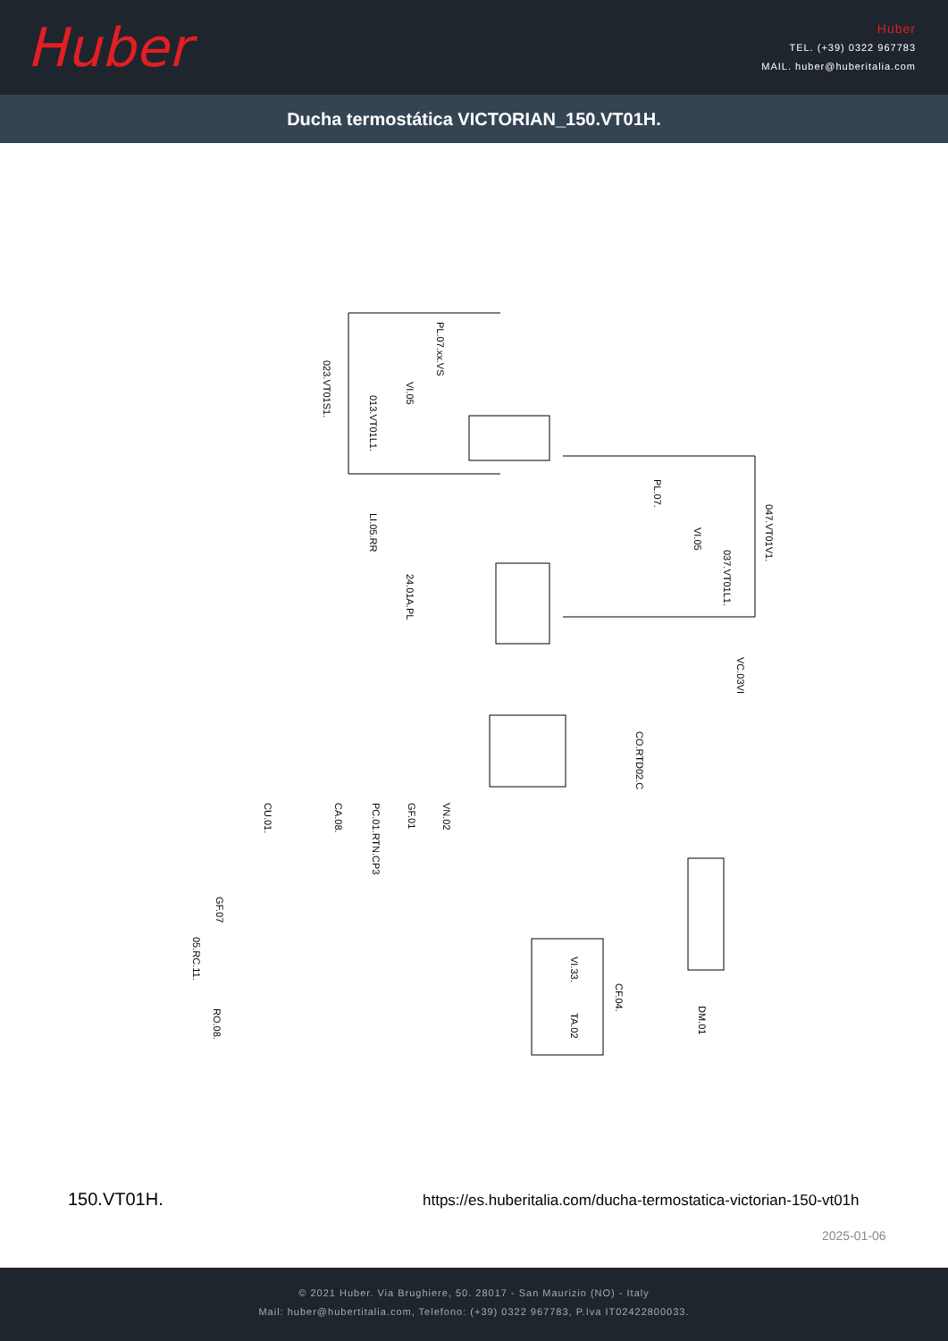Huber
Huber
TEL. (+39) 0322 967783
MAIL. huber@huberitalia.com
Ducha termostática VICTORIAN_150.VT01H.
023.VT01S1.
PL.07.xx.VS
VI.05
013.VT01L1.
PL.07.
047.VT01V1.
LI.05.RR
VI.05
037.VT01L1.
24.01A.PL
VC.03VI
CO.RTD02.C
CU.01.
CA.08.
PC.01.RTN.CP3
GF.01
VN.02
GF.07
05.RC.11.
RO.08.
VI.33.
CF.04.
TA.02
DM.01
150.VT01H.
https://es.huberitalia.com/ducha-termostatica-victorian-150-vt01h
2025-01-06
© 2021 Huber. Via Brughiere, 50. 28017 - San Maurizio (NO) - Italy
Mail: huber@hubertitalia.com, Telefono: (+39) 0322 967783, P.Iva IT02422800033.